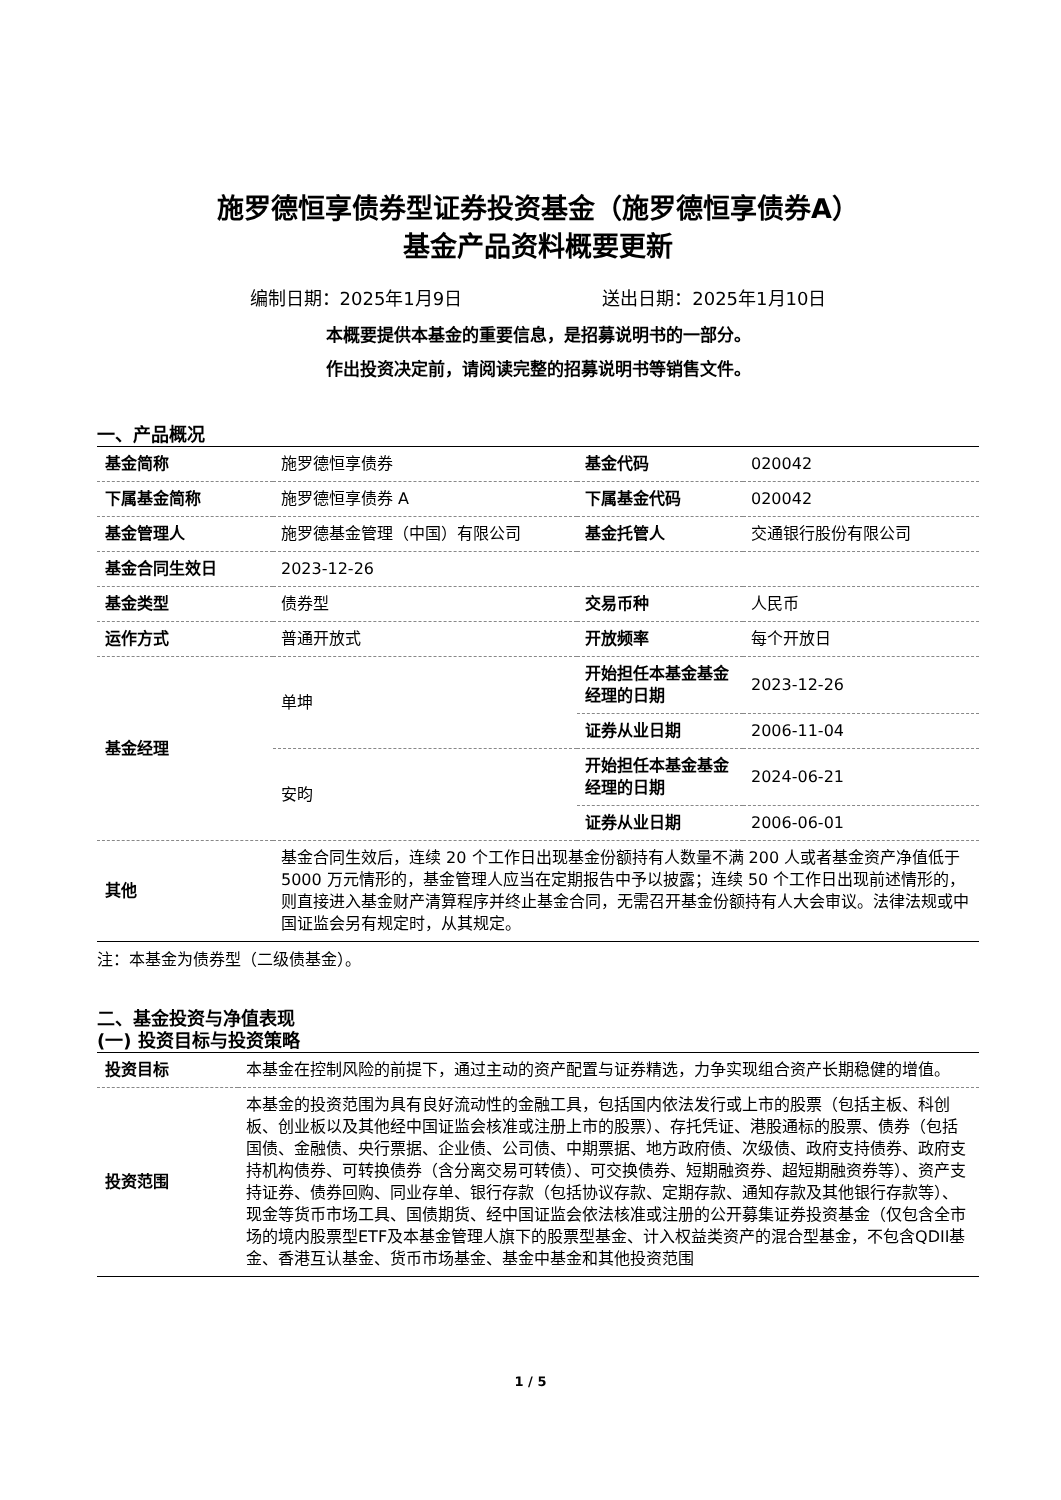施罗德恒享债券型证券投资基金（施罗德恒享债券A）
基金产品资料概要更新
编制日期：2025年1月9日 送出日期：2025年1月10日
本概要提供本基金的重要信息，是招募说明书的一部分。
作出投资决定前，请阅读完整的招募说明书等销售文件。
一、产品概况
| 基金简称 | 施罗德恒享债券 | 基金代码 | 020042 |
| 下属基金简称 | 施罗德恒享债券 A | 下属基金代码 | 020042 |
| 基金管理人 | 施罗德基金管理（中国）有限公司 | 基金托管人 | 交通银行股份有限公司 |
| 基金合同生效日 | 2023-12-26 | | |
| 基金类型 | 债券型 | 交易币种 | 人民币 |
| 运作方式 | 普通开放式 | 开放频率 | 每个开放日 |
| 基金经理 | 单坤 | 开始担任本基金基金经理的日期 | 2023-12-26 |
| | | 证券从业日期 | 2006-11-04 |
| | 安昀 | 开始担任本基金基金经理的日期 | 2024-06-21 |
| | | 证券从业日期 | 2006-06-01 |
| 其他 | 基金合同生效后，连续 20 个工作日出现基金份额持有人数量不满 200 人或者基金资产净值低于 5000 万元情形的，基金管理人应当在定期报告中予以披露；连续 50 个工作日出现前述情形的，则直接进入基金财产清算程序并终止基金合同，无需召开基金份额持有人大会审议。法律法规或中国证监会另有规定时，从其规定。 | | |
注：本基金为债券型（二级债基金）。
二、基金投资与净值表现
(一) 投资目标与投资策略
| 投资目标 | 本基金在控制风险的前提下，通过主动的资产配置与证券精选，力争实现组合资产长期稳健的增值。 |
| 投资范围 | 本基金的投资范围为具有良好流动性的金融工具，包括国内依法发行或上市的股票（包括主板、科创板、创业板以及其他经中国证监会核准或注册上市的股票）、存托凭证、港股通标的股票、债券（包括国债、金融债、央行票据、企业债、公司债、中期票据、地方政府债、次级债、政府支持债券、政府支持机构债券、可转换债券（含分离交易可转债）、可交换债券、短期融资券、超短期融资券等）、资产支持证券、债券回购、同业存单、银行存款（包括协议存款、定期存款、通知存款及其他银行存款等）、现金等货币市场工具、国债期货、经中国证监会依法核准或注册的公开募集证券投资基金（仅包含全市场的境内股票型ETF及本基金管理人旗下的股票型基金、计入权益类资产的混合型基金，不包含QDII基金、香港互认基金、货币市场基金、基金中基金和其他投资范围 |
1 / 5